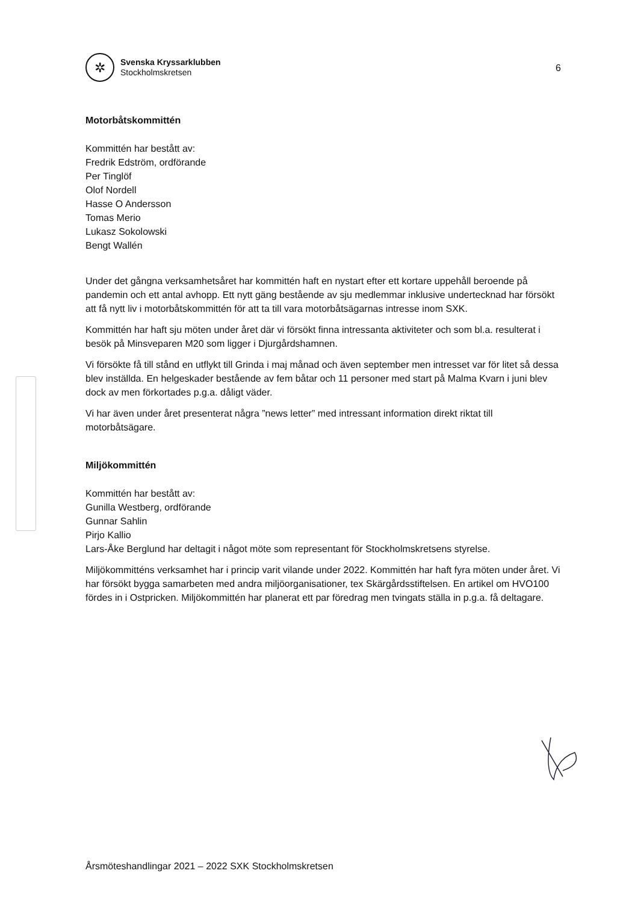✲
Svenska Kryssarklubben
Stockholmskretsen
6
Motorbåtskommittén
Kommittén har bestått av:
Fredrik Edström, ordförande
Per Tinglöf
Olof Nordell
Hasse O Andersson
Tomas Merio
Lukasz Sokolowski
Bengt Wallén
Under det gångna verksamhetsåret har kommittén haft en nystart efter ett kortare uppehåll beroende på pandemin och ett antal avhopp. Ett nytt gäng bestående av sju medlemmar inklusive undertecknad har försökt att få nytt liv i motorbåtskommittén för att ta till vara motorbåtsägarnas intresse inom SXK.
Kommittén har haft sju möten under året där vi försökt finna intressanta aktiviteter och som bl.a. resulterat i besök på Minsveparen M20 som ligger i Djurgårdshamnen.
Vi försökte få till stånd en utflykt till Grinda i maj månad och även september men intresset var för litet så dessa blev inställda. En helgeskader bestående av fem båtar och 11 personer med start på Malma Kvarn i juni blev dock av men förkortades p.g.a. dåligt väder.
Vi har även under året presenterat några ”news letter” med intressant information direkt riktat till motorbåtsägare.
Miljökommittén
Kommittén har bestått av:
Gunilla Westberg, ordförande
Gunnar Sahlin
Pirjo Kallio
Lars-Åke Berglund har deltagit i något möte som representant för Stockholmskretsens styrelse.
Miljökommitténs verksamhet har i princip varit vilande under 2022. Kommittén har haft fyra möten under året. Vi har försökt bygga samarbeten med andra miljöorganisationer, tex Skärgårdsstiftelsen. En artikel om HVO100 fördes in i Ostpricken. Miljökommittén har planerat ett par föredrag men tvingats ställa in p.g.a. få deltagare.
Årsmöteshandlingar 2021 – 2022 SXK Stockholmskretsen